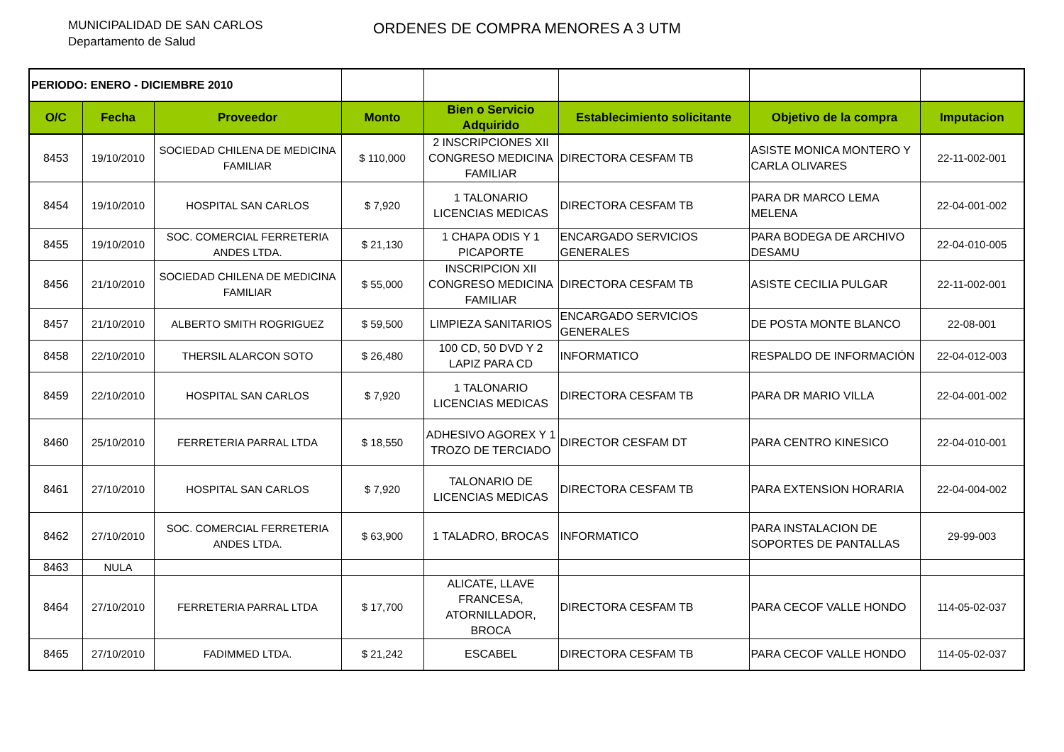MUNICIPALIDAD DE SAN CARLOS
Departamento de Salud
ORDENES DE COMPRA MENORES A 3 UTM
| PERIODO: ENERO - DICIEMBRE 2010 | | | | | | | |
| O/C | Fecha | Proveedor | Monto | Bien o Servicio Adquirido | Establecimiento solicitante | Objetivo de la compra | Imputacion |
| 8453 | 19/10/2010 | SOCIEDAD CHILENA DE MEDICINA FAMILIAR | $ 110,000 | 2 INSCRIPCIONES XII CONGRESO MEDICINA FAMILIAR | DIRECTORA CESFAM TB | ASISTE MONICA MONTERO Y CARLA OLIVARES | 22-11-002-001 |
| 8454 | 19/10/2010 | HOSPITAL SAN CARLOS | $ 7,920 | 1 TALONARIO LICENCIAS MEDICAS | DIRECTORA CESFAM TB | PARA DR MARCO LEMA MELENA | 22-04-001-002 |
| 8455 | 19/10/2010 | SOC. COMERCIAL FERRETERIA ANDES LTDA. | $ 21,130 | 1 CHAPA ODIS Y 1 PICAPORTE | ENCARGADO SERVICIOS GENERALES | PARA BODEGA DE ARCHIVO DESAMU | 22-04-010-005 |
| 8456 | 21/10/2010 | SOCIEDAD CHILENA DE MEDICINA FAMILIAR | $ 55,000 | INSCRIPCION XII CONGRESO MEDICINA FAMILIAR | DIRECTORA CESFAM TB | ASISTE CECILIA PULGAR | 22-11-002-001 |
| 8457 | 21/10/2010 | ALBERTO SMITH ROGRIGUEZ | $ 59,500 | LIMPIEZA SANITARIOS | ENCARGADO SERVICIOS GENERALES | DE POSTA MONTE BLANCO | 22-08-001 |
| 8458 | 22/10/2010 | THERSIL ALARCON SOTO | $ 26,480 | 100 CD, 50 DVD Y 2 LAPIZ PARA CD | INFORMATICO | RESPALDO DE INFORMACIÓN | 22-04-012-003 |
| 8459 | 22/10/2010 | HOSPITAL SAN CARLOS | $ 7,920 | 1 TALONARIO LICENCIAS MEDICAS | DIRECTORA CESFAM TB | PARA DR MARIO VILLA | 22-04-001-002 |
| 8460 | 25/10/2010 | FERRETERIA PARRAL LTDA | $ 18,550 | ADHESIVO AGOREX Y 1 TROZO DE TERCIADO | DIRECTOR CESFAM DT | PARA CENTRO KINESICO | 22-04-010-001 |
| 8461 | 27/10/2010 | HOSPITAL SAN CARLOS | $ 7,920 | TALONARIO DE LICENCIAS MEDICAS | DIRECTORA CESFAM TB | PARA EXTENSION HORARIA | 22-04-004-002 |
| 8462 | 27/10/2010 | SOC. COMERCIAL FERRETERIA ANDES LTDA. | $ 63,900 | 1 TALADRO, BROCAS | INFORMATICO | PARA INSTALACION DE SOPORTES DE PANTALLAS | 29-99-003 |
| 8463 | NULA | | | | | | |
| 8464 | 27/10/2010 | FERRETERIA PARRAL LTDA | $ 17,700 | ALICATE, LLAVE FRANCESA, ATORNILLADOR, BROCA | DIRECTORA CESFAM TB | PARA CECOF VALLE HONDO | 114-05-02-037 |
| 8465 | 27/10/2010 | FADIMMED LTDA. | $ 21,242 | ESCABEL | DIRECTORA CESFAM TB | PARA CECOF VALLE HONDO | 114-05-02-037 |